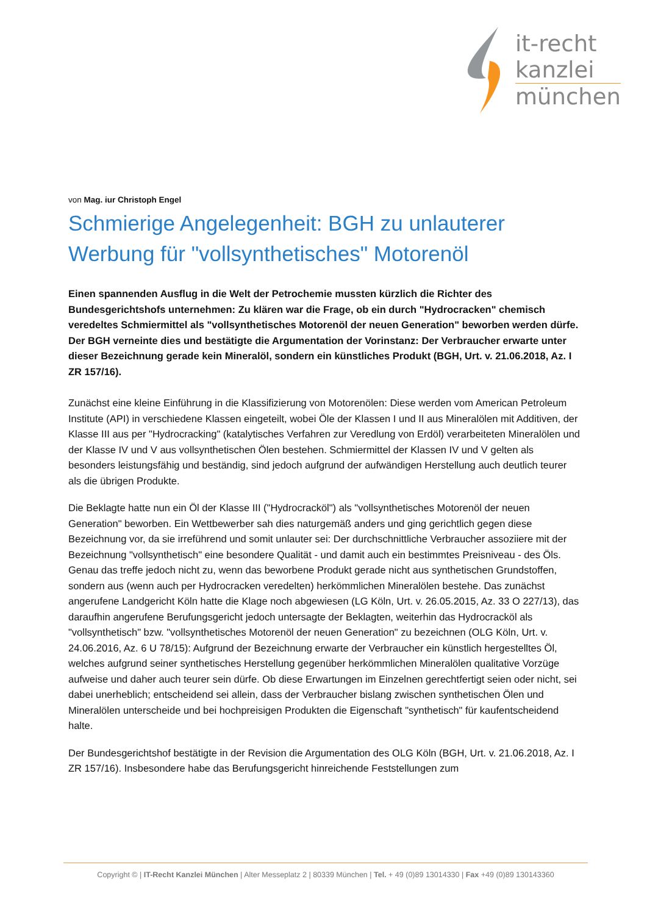it-recht
kanzlei
münchen
von Mag. iur Christoph Engel
Schmierige Angelegenheit: BGH zu unlauterer Werbung für "vollsynthetisches" Motorenöl
Einen spannenden Ausflug in die Welt der Petrochemie mussten kürzlich die Richter des Bundesgerichtshofs unternehmen: Zu klären war die Frage, ob ein durch "Hydrocracken" chemisch veredeltes Schmiermittel als "vollsynthetisches Motorenöl der neuen Generation" beworben werden dürfe. Der BGH verneinte dies und bestätigte die Argumentation der Vorinstanz: Der Verbraucher erwarte unter dieser Bezeichnung gerade kein Mineralöl, sondern ein künstliches Produkt (BGH, Urt. v. 21.06.2018, Az. I ZR 157/16).
Zunächst eine kleine Einführung in die Klassifizierung von Motorenölen: Diese werden vom American Petroleum Institute (API) in verschiedene Klassen eingeteilt, wobei Öle der Klassen I und II aus Mineralölen mit Additiven, der Klasse III aus per "Hydrocracking" (katalytisches Verfahren zur Veredlung von Erdöl) verarbeiteten Mineralölen und der Klasse IV und V aus vollsynthetischen Ölen bestehen. Schmiermittel der Klassen IV und V gelten als besonders leistungsfähig und beständig, sind jedoch aufgrund der aufwändigen Herstellung auch deutlich teurer als die übrigen Produkte.
Die Beklagte hatte nun ein Öl der Klasse III ("Hydrocracköl") als "vollsynthetisches Motorenöl der neuen Generation" beworben. Ein Wettbewerber sah dies naturgemäß anders und ging gerichtlich gegen diese Bezeichnung vor, da sie irreführend und somit unlauter sei: Der durchschnittliche Verbraucher assoziiere mit der Bezeichnung "vollsynthetisch" eine besondere Qualität - und damit auch ein bestimmtes Preisniveau - des Öls. Genau das treffe jedoch nicht zu, wenn das beworbene Produkt gerade nicht aus synthetischen Grundstoffen, sondern aus (wenn auch per Hydrocracken veredelten) herkömmlichen Mineralölen bestehe. Das zunächst angerufene Landgericht Köln hatte die Klage noch abgewiesen (LG Köln, Urt. v. 26.05.2015, Az. 33 O 227/13), das daraufhin angerufene Berufungsgericht jedoch untersagte der Beklagten, weiterhin das Hydrocracköl als "vollsynthetisch" bzw. "vollsynthetisches Motorenöl der neuen Generation" zu bezeichnen (OLG Köln, Urt. v. 24.06.2016, Az. 6 U 78/15): Aufgrund der Bezeichnung erwarte der Verbraucher ein künstlich hergestelltes Öl, welches aufgrund seiner synthetisches Herstellung gegenüber herkömmlichen Mineralölen qualitative Vorzüge aufweise und daher auch teurer sein dürfe. Ob diese Erwartungen im Einzelnen gerechtfertigt seien oder nicht, sei dabei unerheblich; entscheidend sei allein, dass der Verbraucher bislang zwischen synthetischen Ölen und Mineralölen unterscheide und bei hochpreisigen Produkten die Eigenschaft "synthetisch" für kaufentscheidend halte.
Der Bundesgerichtshof bestätigte in der Revision die Argumentation des OLG Köln (BGH, Urt. v. 21.06.2018, Az. I ZR 157/16). Insbesondere habe das Berufungsgericht hinreichende Feststellungen zum
Copyright © | IT-Recht Kanzlei München | Alter Messeplatz 2 | 80339 München | Tel. + 49 (0)89 13014330 | Fax +49 (0)89 130143360